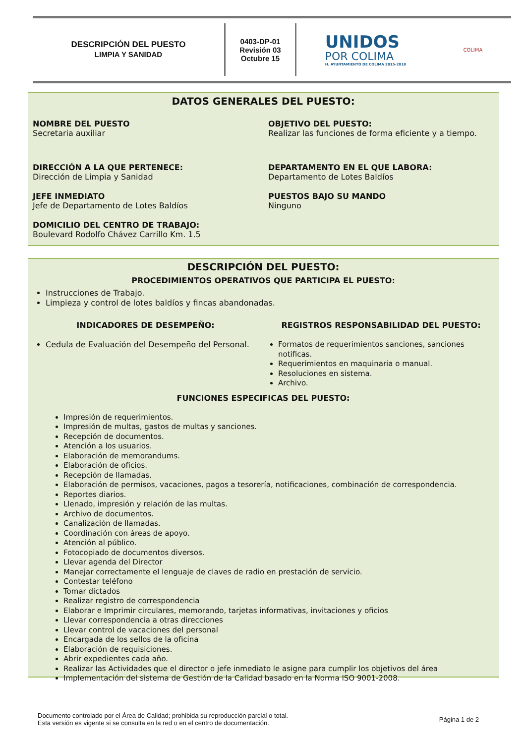DESCRIPCIÓN DEL PUESTO
LIMPIA Y SANIDAD
0403-DP-01
Revisión 03
Octubre 15
UNIDOS
POR COLIMA
H. AYUNTAMIENTO DE COLIMA 2015-2018
COLIMA
DATOS GENERALES DEL PUESTO:
NOMBRE DEL PUESTO
Secretaria auxiliar
OBJETIVO DEL PUESTO:
Realizar las funciones de forma eficiente y a tiempo.
DIRECCIÓN A LA QUE PERTENECE:
Dirección de Limpia y Sanidad
DEPARTAMENTO EN EL QUE LABORA:
Departamento de Lotes Baldíos
JEFE INMEDIATO
Jefe de Departamento de Lotes Baldíos
PUESTOS BAJO SU MANDO
Ninguno
DOMICILIO DEL CENTRO DE TRABAJO:
Boulevard Rodolfo Chávez Carrillo Km. 1.5
DESCRIPCIÓN DEL PUESTO:
PROCEDIMIENTOS OPERATIVOS QUE PARTICIPA EL PUESTO:
Instrucciones de Trabajo.
Limpieza y control de lotes baldíos y fincas abandonadas.
INDICADORES DE DESEMPEÑO:
Cedula de Evaluación del Desempeño del Personal.
REGISTROS RESPONSABILIDAD DEL PUESTO:
Formatos de requerimientos sanciones, sanciones notificas.
Requerimientos en maquinaria o manual.
Resoluciones en sistema.
Archivo.
FUNCIONES ESPECIFICAS DEL PUESTO:
Impresión de requerimientos.
Impresión de multas, gastos de multas y sanciones.
Recepción de documentos.
Atención a los usuarios.
Elaboración de memorandums.
Elaboración de oficios.
Recepción de llamadas.
Elaboración de permisos, vacaciones, pagos a tesorería, notificaciones, combinación de correspondencia.
Reportes diarios.
Llenado, impresión y relación de las multas.
Archivo de documentos.
Canalización de llamadas.
Coordinación con áreas de apoyo.
Atención al público.
Fotocopiado de documentos diversos.
Llevar agenda del Director
Manejar correctamente el lenguaje de claves de radio en prestación de servicio.
Contestar teléfono
Tomar dictados
Realizar registro de correspondencia
Elaborar e Imprimir circulares, memorando, tarjetas informativas, invitaciones y oficios
Llevar correspondencia a otras direcciones
Llevar control de vacaciones del personal
Encargada de los sellos de la oficina
Elaboración de requisiciones.
Abrir expedientes cada año.
Realizar las Actividades que el director o jefe inmediato le asigne para cumplir los objetivos del área
Implementación del sistema de Gestión de la Calidad basado en la Norma ISO 9001-2008.
Documento controlado por el Área de Calidad; prohibida su reproducción parcial o total.
Esta versión es vigente si se consulta en la red o en el centro de documentación.
Página 1 de 2